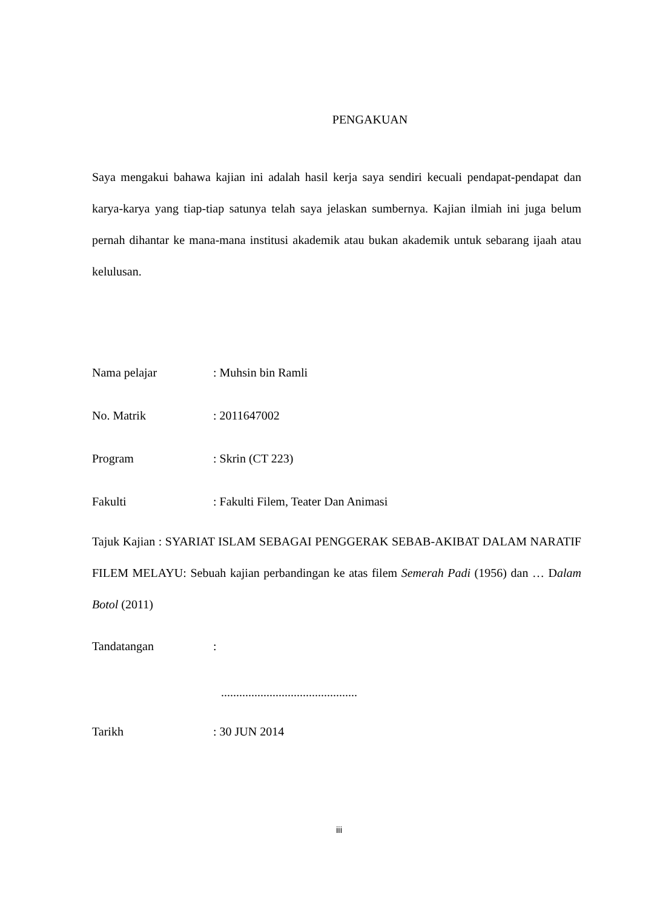PENGAKUAN
Saya mengakui bahawa kajian ini adalah hasil kerja saya sendiri kecuali pendapat-pendapat dan karya-karya yang tiap-tiap satunya telah saya jelaskan sumbernya. Kajian ilmiah ini juga belum pernah dihantar ke mana-mana institusi akademik atau bukan akademik untuk sebarang ijaah atau kelulusan.
Nama pelajar: Muhsin bin Ramli
No. Matrik: 2011647002
Program: Skrin (CT 223)
Fakulti: Fakulti Filem, Teater Dan Animasi
Tajuk Kajian : SYARIAT ISLAM SEBAGAI PENGGERAK SEBAB-AKIBAT DALAM NARATIF FILEM MELAYU: Sebuah kajian perbandingan ke atas filem Semerah Padi (1956) dan … Dalam Botol (2011)
Tandatangan:
.............................................
Tarikh: 30 JUN 2014
iii